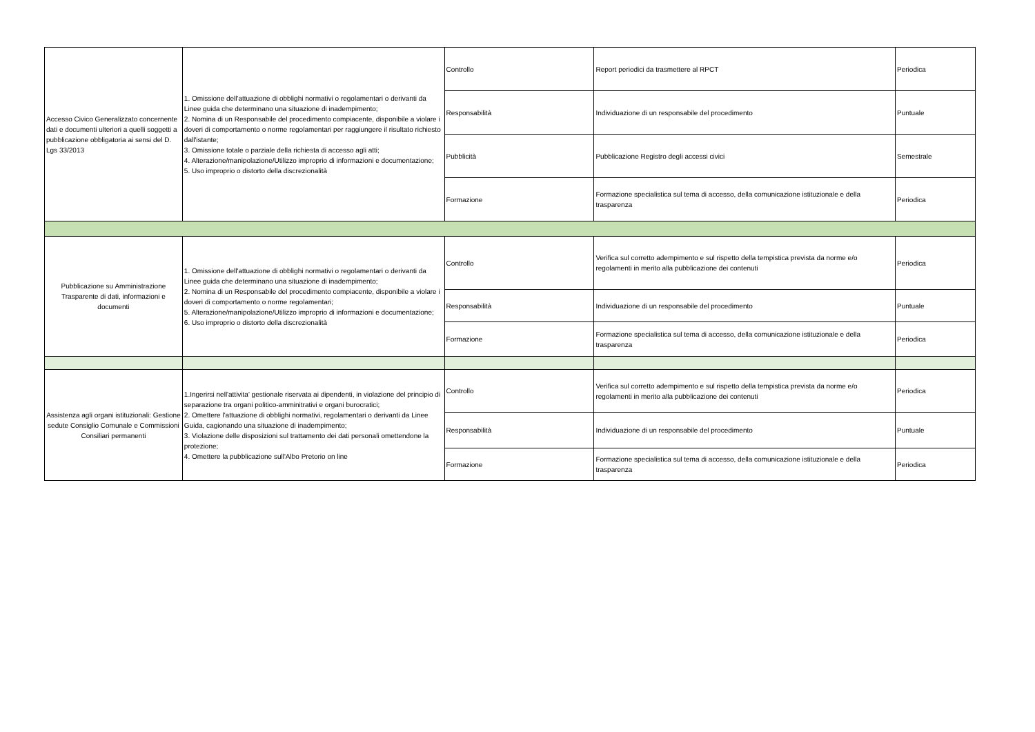| Accesso Civico Generalizzato concernente dati e documenti ulteriori a quelli soggetti a pubblicazione obbligatoria ai sensi del D. Lgs 33/2013 | 1. Omissione dell'attuazione di obblighi normativi o regolamentari o derivanti da Linee guida che determinano una situazione di inadempimento; 2. Nomina di un Responsabile del procedimento compiacente, disponibile a violare i doveri di comportamento o norme regolamentari per raggiungere il risultato richiesto dall'istante; 3. Omissione totale o parziale della richiesta di accesso agli atti; 4. Alterazione/manipolazione/Utilizzo improprio di informazioni e documentazione; 5. Uso improprio o distorto della discrezionalità | Controllo | Report periodici da trasmettere al RPCT | Periodica |
| | | Responsabilità | Individuazione di un responsabile del procedimento | Puntuale |
| | | Pubblicità | Pubblicazione Registro degli accessi civici | Semestrale |
| | | Formazione | Formazione specialistica sul tema di accesso, della comunicazione istituzionale e della trasparenza | Periodica |
| Pubblicazione su Amministrazione Trasparente di dati, informazioni e documenti | 1. Omissione dell'attuazione di obblighi normativi o regolamentari o derivanti da Linee guida che determinano una situazione di inadempimento; 2. Nomina di un Responsabile del procedimento compiacente, disponibile a violare i doveri di comportamento o norme regolamentari; 5. Alterazione/manipolazione/Utilizzo improprio di informazioni e documentazione; 6. Uso improprio o distorto della discrezionalità | Controllo | Verifica sul corretto adempimento e sul rispetto della tempistica prevista da norme e/o regolamenti in merito alla pubblicazione dei contenuti | Periodica |
| | | Responsabilità | Individuazione di un responsabile del procedimento | Puntuale |
| | | Formazione | Formazione specialistica sul tema di accesso, della comunicazione istituzionale e della trasparenza | Periodica |
| Assistenza agli organi istituzionali: Gestione sedute Consiglio Comunale e Commissioni Consiliari permanenti | 1.Ingerirsi nell'attivita' gestionale riservata ai dipendenti, in violazione del principio di separazione tra organi politico-amminitrativi e organi burocratici; 2. Omettere l'attuazione di obblighi normativi, regolamentari o derivanti da Linee Guida, cagionando una situazione di inadempimento; 3. Violazione delle disposizioni sul trattamento dei dati personali omettendone la protezione; 4. Omettere la pubblicazione sull'Albo Pretorio on line | Controllo | Verifica sul corretto adempimento e sul rispetto della tempistica prevista da norme e/o regolamenti in merito alla pubblicazione dei contenuti | Periodica |
| | | Responsabilità | Individuazione di un responsabile del procedimento | Puntuale |
| | | Formazione | Formazione specialistica sul tema di accesso, della comunicazione istituzionale e della trasparenza | Periodica |